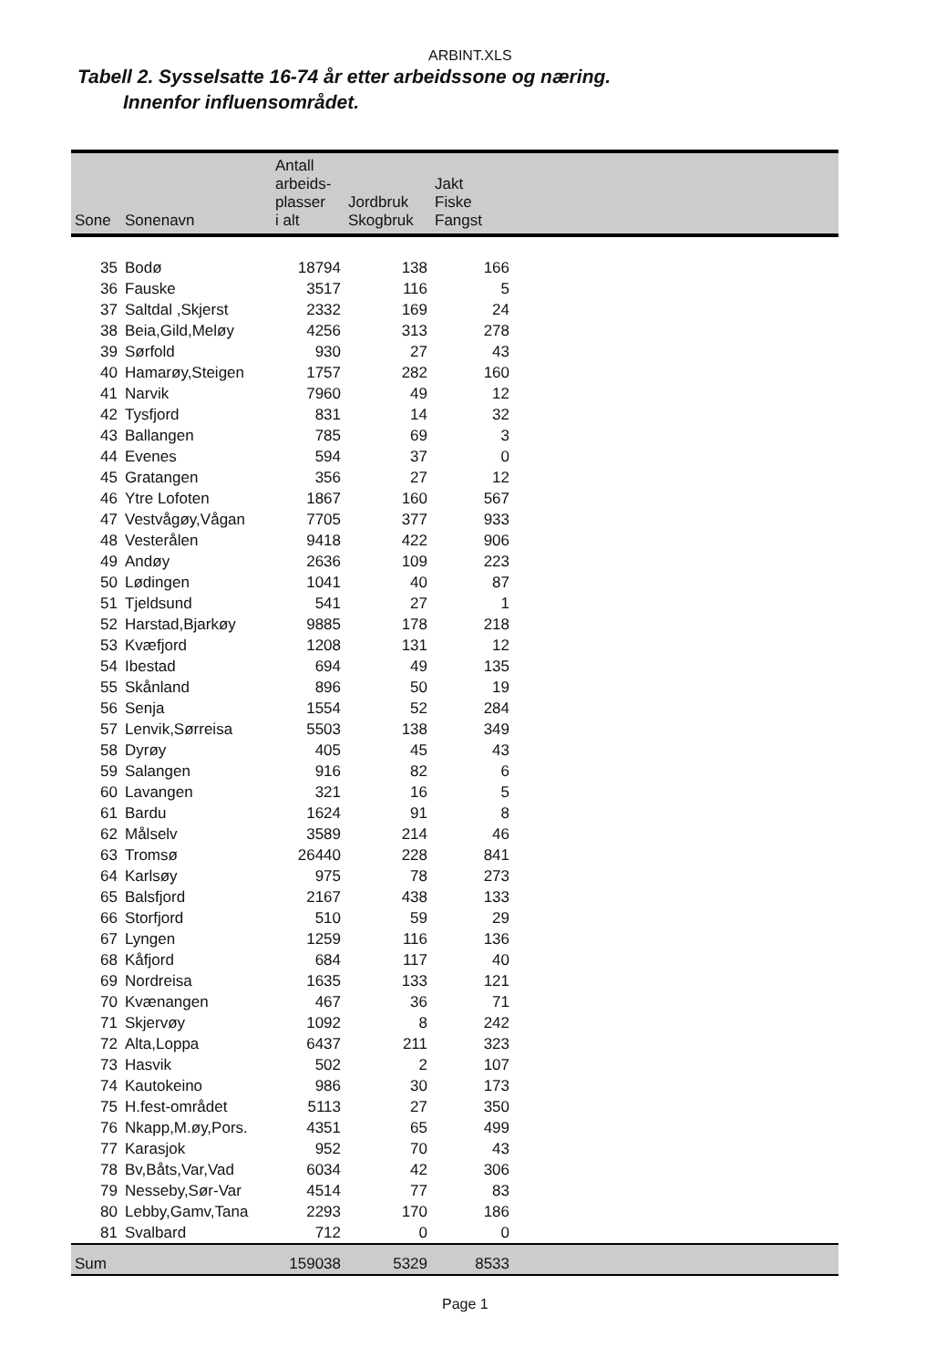ARBINT.XLS
Tabell 2. Sysselsatte 16-74 år etter arbeidssone og næring.
Innenfor influensområdet.
| Sone | Sonenavn | Antall arbeids- plasser i alt | Jordbruk Skogbruk | Jakt Fiske Fangst | |
| --- | --- | --- | --- | --- | --- |
| 35 | Bodø | 18794 | 138 | 166 | |
| 36 | Fauske | 3517 | 116 | 5 | |
| 37 | Saltdal ,Skjerst | 2332 | 169 | 24 | |
| 38 | Beia,Gild,Meløy | 4256 | 313 | 278 | |
| 39 | Sørfold | 930 | 27 | 43 | |
| 40 | Hamarøy,Steigen | 1757 | 282 | 160 | |
| 41 | Narvik | 7960 | 49 | 12 | |
| 42 | Tysfjord | 831 | 14 | 32 | |
| 43 | Ballangen | 785 | 69 | 3 | |
| 44 | Evenes | 594 | 37 | 0 | |
| 45 | Gratangen | 356 | 27 | 12 | |
| 46 | Ytre Lofoten | 1867 | 160 | 567 | |
| 47 | Vestvågøy,Vågan | 7705 | 377 | 933 | |
| 48 | Vesterålen | 9418 | 422 | 906 | |
| 49 | Andøy | 2636 | 109 | 223 | |
| 50 | Lødingen | 1041 | 40 | 87 | |
| 51 | Tjeldsund | 541 | 27 | 1 | |
| 52 | Harstad,Bjarkøy | 9885 | 178 | 218 | |
| 53 | Kvæfjord | 1208 | 131 | 12 | |
| 54 | Ibestad | 694 | 49 | 135 | |
| 55 | Skånland | 896 | 50 | 19 | |
| 56 | Senja | 1554 | 52 | 284 | |
| 57 | Lenvik,Sørreisa | 5503 | 138 | 349 | |
| 58 | Dyrøy | 405 | 45 | 43 | |
| 59 | Salangen | 916 | 82 | 6 | |
| 60 | Lavangen | 321 | 16 | 5 | |
| 61 | Bardu | 1624 | 91 | 8 | |
| 62 | Målselv | 3589 | 214 | 46 | |
| 63 | Tromsø | 26440 | 228 | 841 | |
| 64 | Karlsøy | 975 | 78 | 273 | |
| 65 | Balsfjord | 2167 | 438 | 133 | |
| 66 | Storfjord | 510 | 59 | 29 | |
| 67 | Lyngen | 1259 | 116 | 136 | |
| 68 | Kåfjord | 684 | 117 | 40 | |
| 69 | Nordreisa | 1635 | 133 | 121 | |
| 70 | Kvænangen | 467 | 36 | 71 | |
| 71 | Skjervøy | 1092 | 8 | 242 | |
| 72 | Alta,Loppa | 6437 | 211 | 323 | |
| 73 | Hasvik | 502 | 2 | 107 | |
| 74 | Kautokeino | 986 | 30 | 173 | |
| 75 | H.fest-området | 5113 | 27 | 350 | |
| 76 | Nkapp,M.øy,Pors. | 4351 | 65 | 499 | |
| 77 | Karasjok | 952 | 70 | 43 | |
| 78 | Bv,Båts,Var,Vad | 6034 | 42 | 306 | |
| 79 | Nesseby,Sør-Var | 4514 | 77 | 83 | |
| 80 | Lebby,Gamv,Tana | 2293 | 170 | 186 | |
| 81 | Svalbard | 712 | 0 | 0 | |
| Sum | | 159038 | 5329 | 8533 | |
Page 1